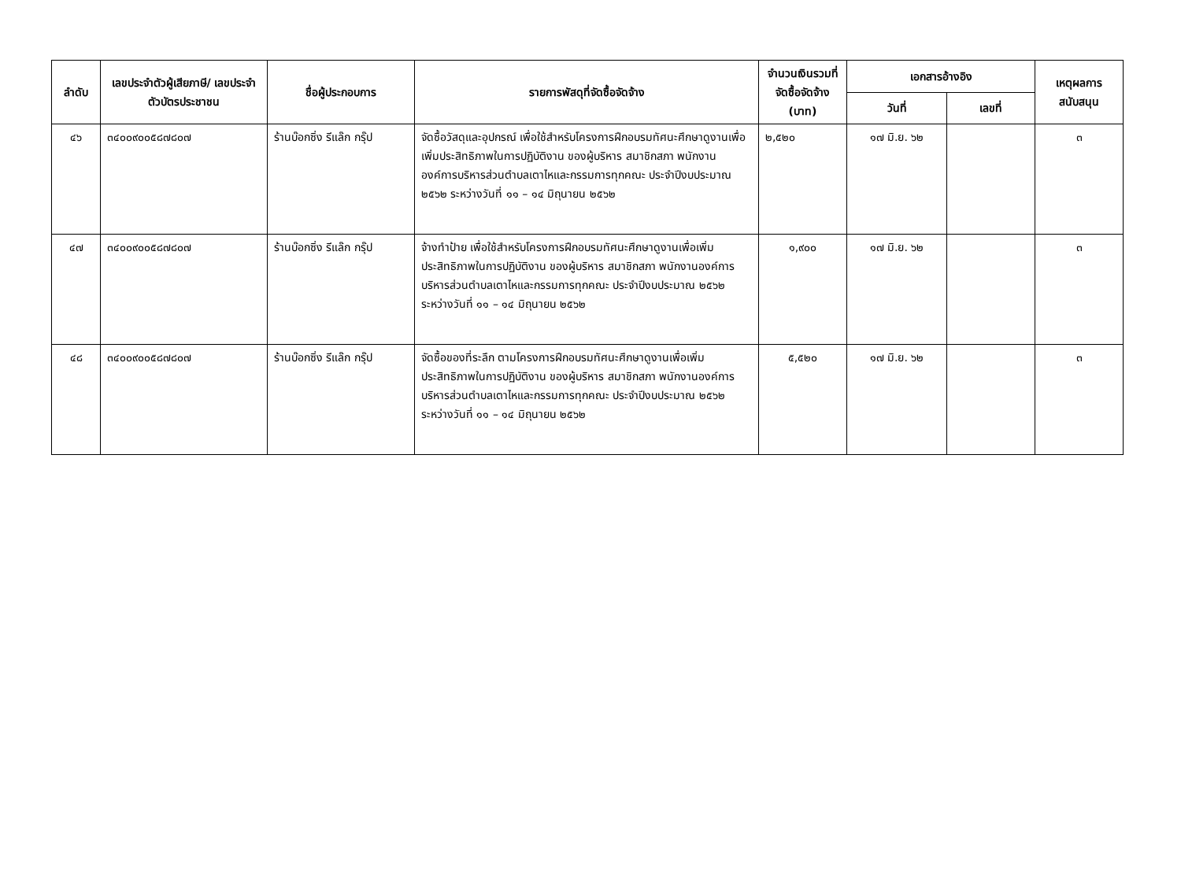| ลำดับ | เลขประจำตัวผู้เสียภาษี/ เลขประจำตัวบัตรประชาชน | ชื่อผู้ประกอบการ | รายการพัสดุที่จัดซื้อจัดจ้าง | จำนวนเงินรวมที่จัดซื้อจัดจ้าง (บาท) | เอกสารอ้างอิง | | เหตุผลการสนับสนุน |
| --- | --- | --- | --- | --- | --- | --- | --- |
| | | | | | วันที่ | เลขที่ | |
| ๔๖ | ๓๔๐๐๙๐๐๕๘๗๘๐๗ | ร้านบ๊อกซิ่ง รีแล๊ก กรุ๊ป | จัดซื้อวัสดุและอุปกรณ์ เพื่อใช้สำหรับโครงการฝึกอบรมทัศนะศึกษาดูงานเพื่อเพิ่มประสิทธิภาพในการปฏิบัติงาน ของผู้บริหาร สมาชิกสภา พนักงานองค์การบริหารส่วนตำบลเตาไหและกรรมการทุกคณะ ประจำปีงบประมาณ ๒๕๖๒ ระหว่างวันที่ ๑๑ – ๑๔ มิถุนายน ๒๕๖๒ | ๒,๕๒๐ | ๑๗ มิ.ย. ๖๒ | | ๓ |
| ๔๗ | ๓๔๐๐๙๐๐๕๘๗๘๐๗ | ร้านบ๊อกซิ่ง รีแล๊ก กรุ๊ป | จ้างทำป้าย เพื่อใช้สำหรับโครงการฝึกอบรมทัศนะศึกษาดูงานเพื่อเพิ่มประสิทธิภาพในการปฏิบัติงาน ของผู้บริหาร สมาชิกสภา พนักงานองค์การบริหารส่วนตำบลเตาไหและกรรมการทุกคณะ ประจำปีงบประมาณ ๒๕๖๒ ระหว่างวันที่ ๑๑ – ๑๔ มิถุนายน ๒๕๖๒ | ๑,๙๐๐ | ๑๗ มิ.ย. ๖๒ | | ๓ |
| ๔๘ | ๓๔๐๐๙๐๐๕๘๗๘๐๗ | ร้านบ๊อกซิ่ง รีแล๊ก กรุ๊ป | จัดซื้อของที่ระลึก ตามโครงการฝึกอบรมทัศนะศึกษาดูงานเพื่อเพิ่มประสิทธิภาพในการปฏิบัติงาน ของผู้บริหาร สมาชิกสภา พนักงานองค์การบริหารส่วนตำบลเตาไหและกรรมการทุกคณะ ประจำปีงบประมาณ ๒๕๖๒ ระหว่างวันที่ ๑๑ – ๑๔ มิถุนายน ๒๕๖๒ | ๕,๕๒๐ | ๑๗ มิ.ย. ๖๒ | | ๓ |